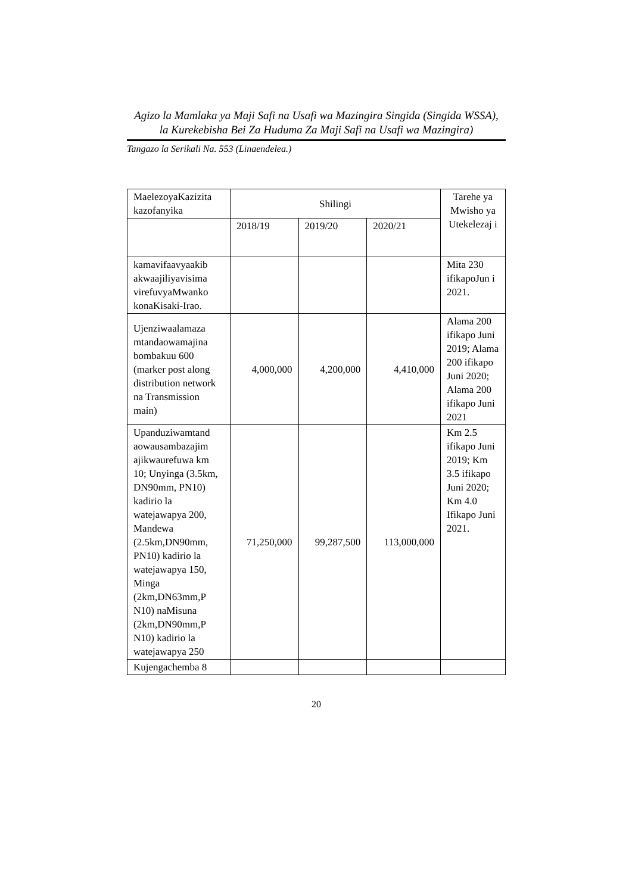Agizo la Mamlaka ya Maji Safi na Usafi wa Mazingira Singida (Singida WSSA),
la Kurekebisha Bei Za Huduma Za Maji Safi na Usafi wa Mazingira)
Tangazo la Serikali Na. 553 (Linaendelea.)
| MaelezoyaKazizita kazofanyika | Shilingi | | | Tarehe ya Mwisho ya Utekelezaj i |
| | 2018/19 | 2019/20 | 2020/21 | |
| kamavifaavyaakib akwaajiliyavisima virefuvyaMwanko konaKisaki-Irao. | | | | Mita 230 ifikapoJun i 2021. |
| Ujenziwaalamaza mtandaowamajina bombakuu 600 (marker post along distribution network na Transmission main) | 4,000,000 | 4,200,000 | 4,410,000 | Alama 200 ifikapo Juni 2019; Alama 200 ifikapo Juni 2020; Alama 200 ifikapo Juni 2021 |
| Upanduziwamtand aowausambazajim ajikwaurefuwa km 10; Unyinga (3.5km, DN90mm, PN10) kadirio la watejawapya 200, Mandewa (2.5km,DN90mm, PN10) kadirio la watejawapya 150, Minga (2km,DN63mm,P N10) naMisuna (2km,DN90mm,P N10) kadirio la watejawapya 250 | 71,250,000 | 99,287,500 | 113,000,000 | Km 2.5 ifikapo Juni 2019; Km 3.5 ifikapo Juni 2020; Km 4.0 Ifikapo Juni 2021. |
| Kujengachemba 8 | | | | |
20